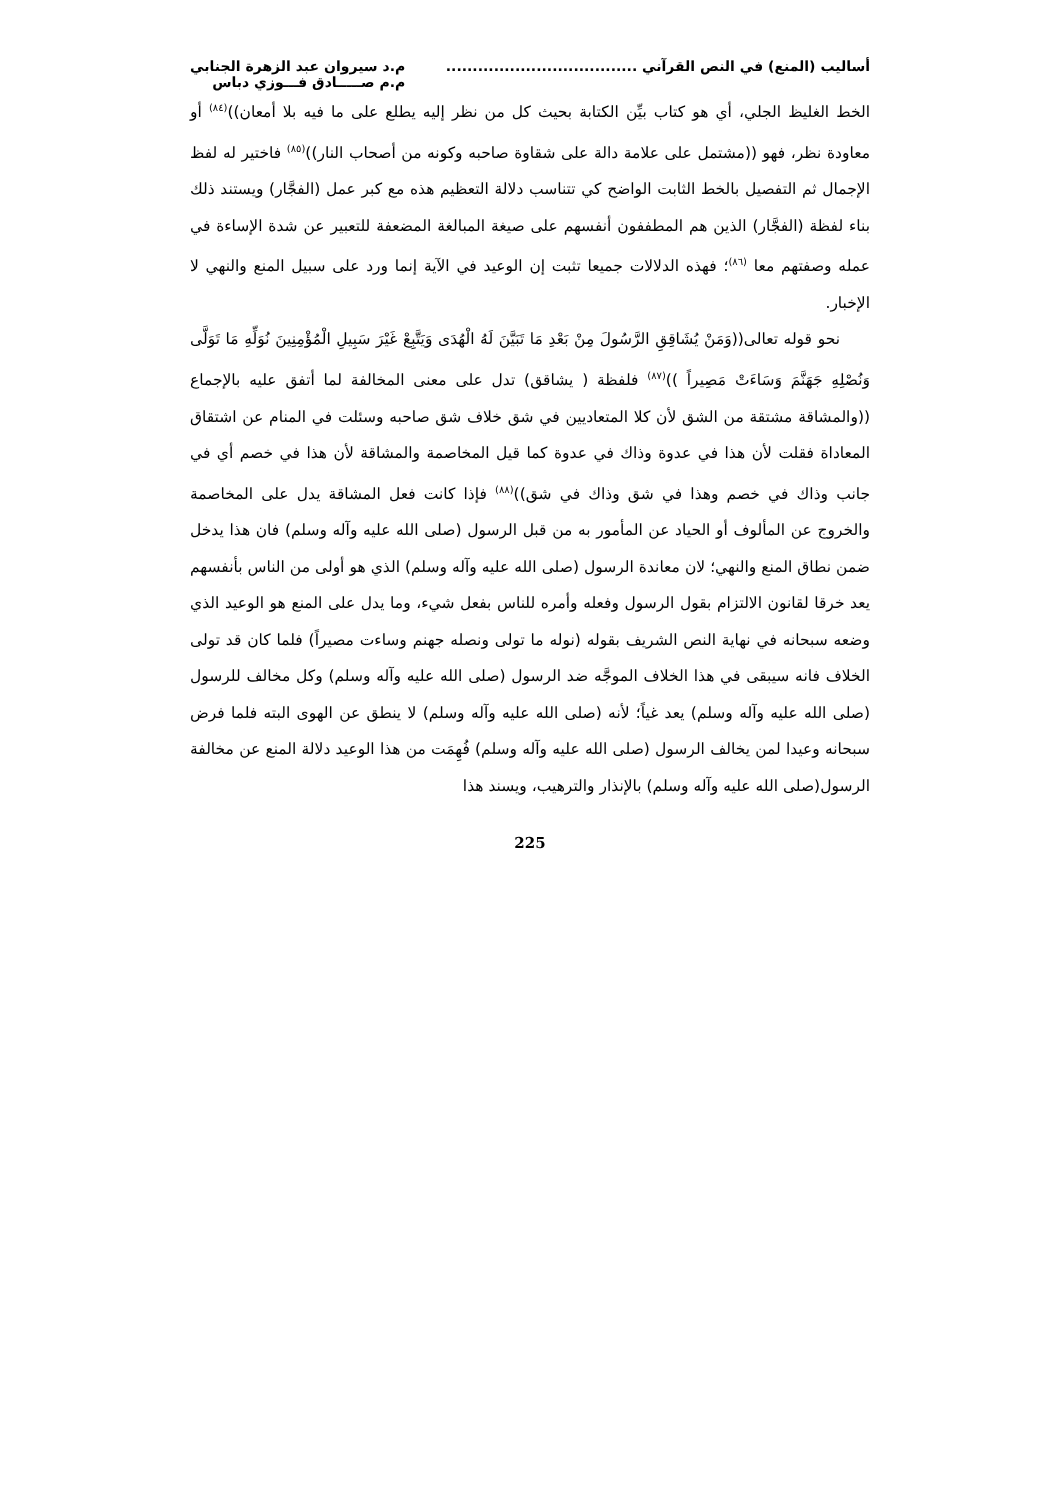أساليب (المنع) في النص القرآني ....................................
م.د سيروان عبد الزهرة الجنابي
م.م صـــــادق فـــوزي دباس
الخط الغليظ الجلي، أي هو كتاب بيِّن الكتابة بحيث كل من نظر إليه يطلع على ما فيه بلا أمعان))<sup>(٨٤)</sup> أو معاودة نظر، فهو ((مشتمل على علامة دالة على شقاوة صاحبه وكونه من أصحاب النار))<sup>(٨٥)</sup> فاختير له لفظ الإجمال ثم التفصيل بالخط الثابت الواضح كي تتناسب دلالة التعظيم هذه مع كبر عمل (الفجَّار) ويستند ذلك بناء لفظة (الفجَّار) الذين هم المطففون أنفسهم على صيغة المبالغة المضعفة للتعبير عن شدة الإساءة في عمله وصفتهم معا <sup>(٨٦)</sup>؛ فهذه الدلالات جميعا تثبت إن الوعيد في الآية إنما ورد على سبيل المنع والنهي لا الإخبار.
نحو قوله تعالى((وَمَنْ يُشَاقِقِ الرَّسُولَ مِنْ بَعْدِ مَا تَبَيَّنَ لَهُ الْهُدَى وَيَتَّبِعْ غَيْرَ سَبِيلِ الْمُؤْمِنِينَ نُوَلِّهِ مَا تَوَلَّى وَنُصْلِهِ جَهَنَّمَ وَسَاءَتْ مَصِيراً ))<sup>(٨٧)</sup> فلفظة ( يشاقق) تدل على معنى المخالفة لما أتفق عليه بالإجماع ((والمشاقة مشتقة من الشق لأن كلا المتعاديين في شق خلاف شق صاحبه وسئلت في المنام عن اشتقاق المعاداة فقلت لأن هذا في عدوة وذاك في عدوة كما قيل المخاصمة والمشاقة لأن هذا في خصم أي في جانب وذاك في خصم وهذا في شق وذاك في شق))<sup>(٨٨)</sup> فإذا كانت فعل المشاقة يدل على المخاصمة والخروج عن المألوف أو الحياد عن المأمور به من قبل الرسول (صلى الله عليه وآله وسلم) فان هذا يدخل ضمن نطاق المنع والنهي؛ لان معاندة الرسول (صلى الله عليه وآله وسلم) الذي هو أولى من الناس بأنفسهم يعد خرقا لقانون الالتزام بقول الرسول وفعله وأمره للناس بفعل شيء، وما يدل على المنع هو الوعيد الذي وضعه سبحانه في نهاية النص الشريف بقوله (نوله ما تولى ونصله جهنم وساءت مصيراً) فلما كان قد تولى الخلاف فانه سيبقى في هذا الخلاف الموجَّه ضد الرسول (صلى الله عليه وآله وسلم) وكل مخالف للرسول (صلى الله عليه وآله وسلم) يعد غياً؛ لأنه (صلى الله عليه وآله وسلم) لا ينطق عن الهوى البته فلما فرض سبحانه وعيدا لمن يخالف الرسول (صلى الله عليه وآله وسلم) فُهِمَت من هذا الوعيد دلالة المنع عن مخالفة الرسول(صلى الله عليه وآله وسلم) بالإنذار والترهيب، ويسند هذا
225